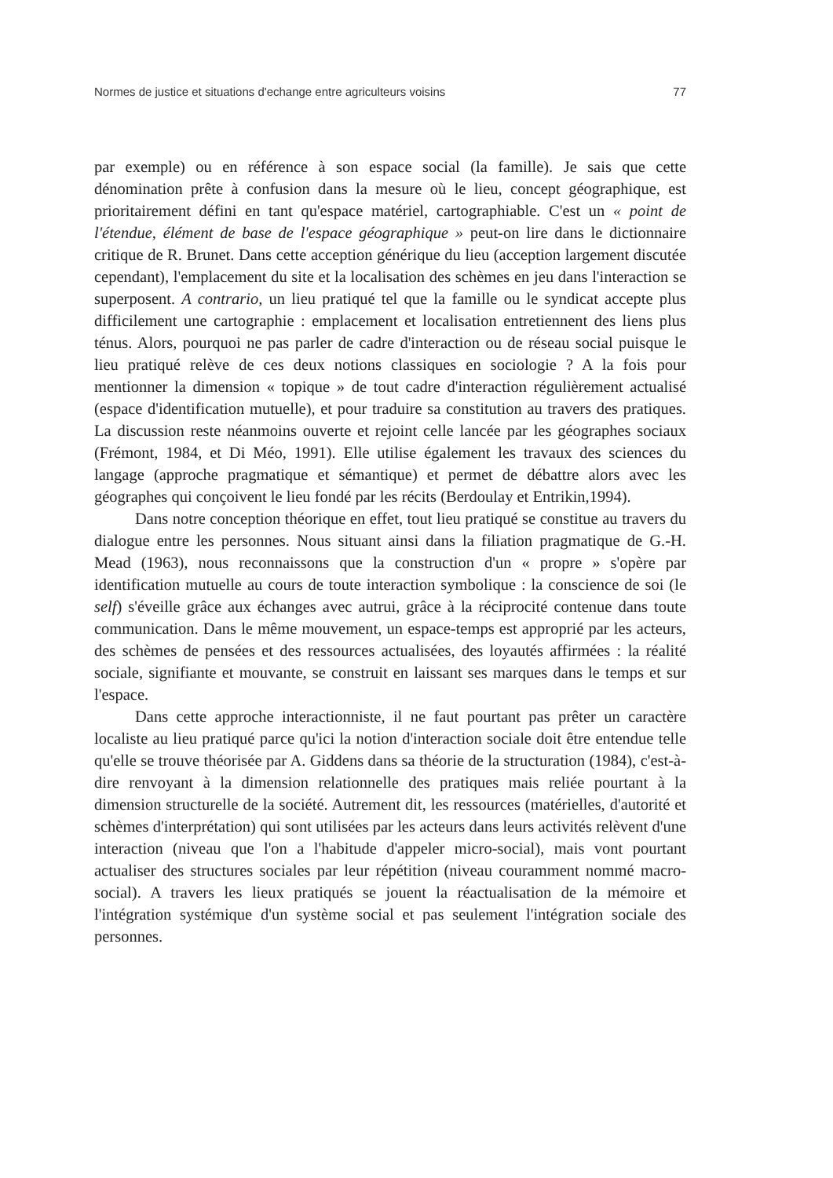Normes de justice et situations d'echange entre agriculteurs voisins 77
par exemple) ou en référence à son espace social (la famille). Je sais que cette dénomination prête à confusion dans la mesure où le lieu, concept géographique, est prioritairement défini en tant qu'espace matériel, cartographiable. C'est un « point de l'étendue, élément de base de l'espace géographique » peut-on lire dans le dictionnaire critique de R. Brunet. Dans cette acception générique du lieu (acception largement discutée cependant), l'emplacement du site et la localisation des schèmes en jeu dans l'interaction se superposent. A contrario, un lieu pratiqué tel que la famille ou le syndicat accepte plus difficilement une cartographie : emplacement et localisation entretiennent des liens plus ténus. Alors, pourquoi ne pas parler de cadre d'interaction ou de réseau social puisque le lieu pratiqué relève de ces deux notions classiques en sociologie ? A la fois pour mentionner la dimension « topique » de tout cadre d'interaction régulièrement actualisé (espace d'identification mutuelle), et pour traduire sa constitution au travers des pratiques. La discussion reste néanmoins ouverte et rejoint celle lancée par les géographes sociaux (Frémont, 1984, et Di Méo, 1991). Elle utilise également les travaux des sciences du langage (approche pragmatique et sémantique) et permet de débattre alors avec les géographes qui conçoivent le lieu fondé par les récits (Berdoulay et Entrikin,1994).
Dans notre conception théorique en effet, tout lieu pratiqué se constitue au travers du dialogue entre les personnes. Nous situant ainsi dans la filiation pragmatique de G.-H. Mead (1963), nous reconnaissons que la construction d'un « propre » s'opère par identification mutuelle au cours de toute interaction symbolique : la conscience de soi (le self) s'éveille grâce aux échanges avec autrui, grâce à la réciprocité contenue dans toute communication. Dans le même mouvement, un espace-temps est approprié par les acteurs, des schèmes de pensées et des ressources actualisées, des loyautés affirmées : la réalité sociale, signifiante et mouvante, se construit en laissant ses marques dans le temps et sur l'espace.
Dans cette approche interactionniste, il ne faut pourtant pas prêter un caractère localiste au lieu pratiqué parce qu'ici la notion d'interaction sociale doit être entendue telle qu'elle se trouve théorisée par A. Giddens dans sa théorie de la structuration (1984), c'est-à-dire renvoyant à la dimension relationnelle des pratiques mais reliée pourtant à la dimension structurelle de la société. Autrement dit, les ressources (matérielles, d'autorité et schèmes d'interprétation) qui sont utilisées par les acteurs dans leurs activités relèvent d'une interaction (niveau que l'on a l'habitude d'appeler micro-social), mais vont pourtant actualiser des structures sociales par leur répétition (niveau couramment nommé macro-social). A travers les lieux pratiqués se jouent la réactualisation de la mémoire et l'intégration systémique d'un système social et pas seulement l'intégration sociale des personnes.